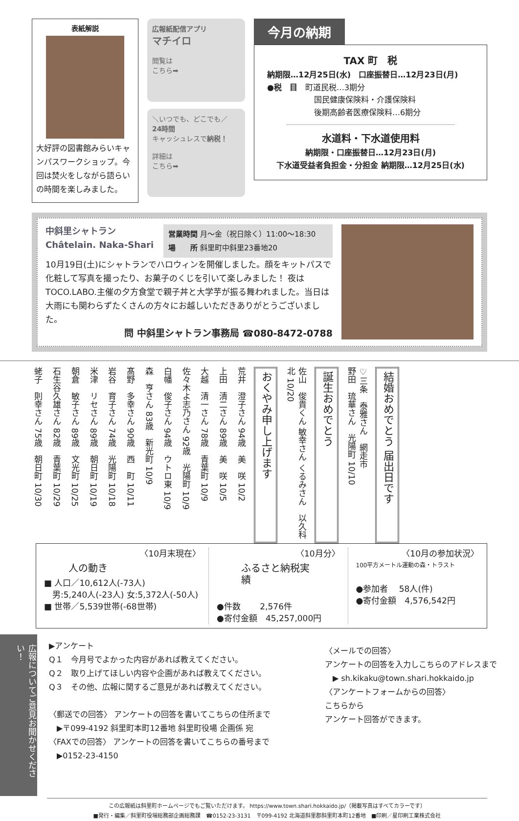表紙解説
大好評の図書館みらいキャンパスワークショップ。今回は焚火をしながら語らいの時間を楽しみました。
広報紙配信アプリ
マチイロ
閲覧は
こちら➡
＼いつでも、どこでも／
24時間
キャッシュレスで納税！
詳細は
こちら➡
今月の納期
TAX 町　税
納期限…12月25日(水)　口座振替日…12月23日(月)
●税　目　町道民税…3期分
　　　　　　国民健康保険料・介護保険料
　　　　　　後期高齢者医療保険料…6期分
水道料・下水道使用料
納期限・口座振替日…12月23日(月)
下水道受益者負担金・分担金 納期限…12月25日(水)
中斜里シャトラン
Châtelain. Naka-Shari
営業時間 月～金（祝日除く）11:00～18:30
場　　所 斜里町中斜里23番地20
10月19日(土)にシャトランでハロウィンを開催しました。顔をキットパスで化粧して写真を撮ったり、お菓子のくじを引いて楽しみました！ 夜はTOCO.LABO.主催の夕方食堂で親子丼と大学芋が振る舞われました。当日は大雨にも関わらずたくさんの方々にお越しいただきありがとうございました。
問 中斜里シャトラン事務局 ☎080-8472-0788
結婚おめでとう 届出日です
♡三条　泰雅さん　網走市
野田　琉華さん　光陽町 10/10
誕生おめでとう
佐山　俊貴くん 敏幸さん くるみさん　以久科北 10/20
おくやみ申し上げます
荒井　澄子さん 94歳　美　咲 10/2
上田　清二さん 89歳　美　咲 10/5
大越　清一さん 78歳　青葉町 10/9
佐々木よ志乃さん 92歳　光陽町 10/9
白幡　俊子さん 94歳　ウトロ東 10/9
森　亨さん 83歳　新光町 10/9
髙野　多幸さん 90歳　西　町 10/11
岩谷　育子さん 74歳　光陽町 10/18
米津　リセさん 89歳　朝日町 10/19
朝倉　敏子さん 89歳　文光町 10/25
石生谷久雄さん 82歳　青葉町 10/29
蛯子　則幸さん 75歳　朝日町 10/30
〈10月末現在〉
人の動き
■ 人口／10,612人(-73人)
　男:5,240人(-23人) 女:5,372人(-50人)
■ 世帯／5,539世帯(-68世帯)
〈10月分〉
ふるさと納税実績
●件数　　 2,576件
●寄付金額　45,257,000円
〈10月の参加状況〉
100平方メートル運動の森・トラスト
●参加者　 58人(件)
●寄付金額　4,576,542円
広報についてご意見お聞かせください！
▶アンケート
Q１　今月号でよかった内容があれば教えてください。
Q２　取り上げてほしい内容や企画があれば教えてください。
Q３　その他、広報に関するご意見があれば教えてください。
〈郵送での回答〉 アンケートの回答を書いてこちらの住所まで
　▶〒099-4192 斜里町本町12番地 斜里町役場 企画係 宛
〈FAXでの回答〉 アンケートの回答を書いてこちらの番号まで
　▶0152-23-4150
〈メールでの回答〉
アンケートの回答を入力しこちらのアドレスまで
　▶ sh.kikaku@town.shari.hokkaido.jp
〈アンケートフォームからの回答〉
こちらから
アンケート回答ができます。
この広報紙は斜里町ホームページでもご覧いただけます。 https://www.town.shari.hokkaido.jp/（掲載写真はすべてカラーです）
■発行・編集／斜里町役場総務部企画総務課　☎0152-23-3131　〒099-4192 北海道斜里郡斜里町本町12番地　■印刷／星印刷工業株式会社